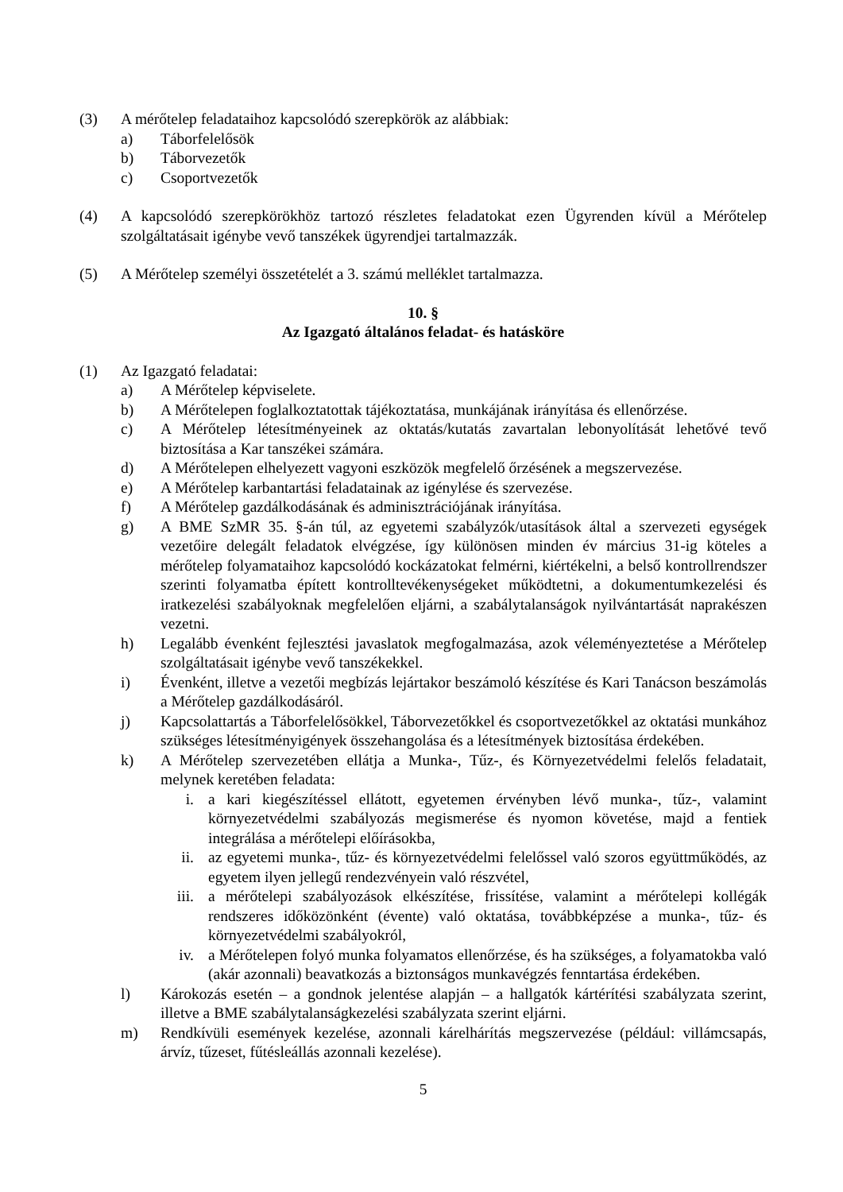(3) A mérőtelep feladataihoz kapcsolódó szerepkörök az alábbiak:
a) Táborfelelősök
b) Táborvezetők
c) Csoportvezetők
(4) A kapcsolódó szerepkörökhöz tartozó részletes feladatokat ezen Ügyrenden kívül a Mérőtelep szolgáltatásait igénybe vevő tanszékek ügyrendjei tartalmazzák.
(5) A Mérőtelep személyi összetételét a 3. számú melléklet tartalmazza.
10. §
Az Igazgató általános feladat- és hatásköre
(1) Az Igazgató feladatai:
a) A Mérőtelep képviselete.
b) A Mérőtelepen foglalkoztatottak tájékoztatása, munkájának irányítása és ellenőrzése.
c) A Mérőtelep létesítményeinek az oktatás/kutatás zavartalan lebonyolítását lehetővé tevő biztosítása a Kar tanszékei számára.
d) A Mérőtelepen elhelyezett vagyoni eszközök megfelelő őrzésének a megszervezése.
e) A Mérőtelep karbantartási feladatainak az igénylése és szervezése.
f) A Mérőtelep gazdálkodásának és adminisztrációjának irányítása.
g) A BME SzMR 35. §-án túl, az egyetemi szabályzók/utasítások által a szervezeti egységek vezetőire delegált feladatok elvégzése, így különösen minden év március 31-ig köteles a mérőtelep folyamataihoz kapcsolódó kockázatokat felmérni, kiértékelni, a belső kontrollrendszer szerinti folyamatba épített kontrolltevékenységeket működtetni, a dokumentumkezelési és iratkezelési szabályoknak megfelelően eljárni, a szabálytalanságok nyilvántartását naprakészen vezetni.
h) Legalább évenként fejlesztési javaslatok megfogalmazása, azok véleményeztetése a Mérőtelep szolgáltatásait igénybe vevő tanszékekkel.
i) Évenként, illetve a vezetői megbízás lejártakor beszámoló készítése és Kari Tanácson beszámolás a Mérőtelep gazdálkodásáról.
j) Kapcsolattartás a Táborfelelősökkel, Táborvezetőkkel és csoportvezetőkkel az oktatási munkához szükséges létesítményigények összehangolása és a létesítmények biztosítása érdekében.
k) A Mérőtelep szervezetében ellátja a Munka-, Tűz-, és Környezetvédelmi felelős feladatait, melynek keretében feladata:
i. a kari kiegészítéssel ellátott, egyetemen érvényben lévő munka-, tűz-, valamint környezetvédelmi szabályozás megismerése és nyomon követése, majd a fentiek integrálása a mérőtelepi előírásokba,
ii. az egyetemi munka-, tűz- és környezetvédelmi felelőssel való szoros együttműködés, az egyetem ilyen jellegű rendezvényein való részvétel,
iii. a mérőtelepi szabályozások elkészítése, frissítése, valamint a mérőtelepi kollégák rendszeres időközönként (évente) való oktatása, továbbképzése a munka-, tűz- és környezetvédelmi szabályokról,
iv. a Mérőtelepen folyó munka folyamatos ellenőrzése, és ha szükséges, a folyamatokba való (akár azonnali) beavatkozás a biztonságos munkavégzés fenntartása érdekében.
l) Károkozás esetén – a gondnok jelentése alapján – a hallgatók kártérítési szabályzata szerint, illetve a BME szabálytalanságkezelési szabályzata szerint eljárni.
m) Rendkívüli események kezelése, azonnali kárelhárítás megszervezése (például: villámcsapás, árvíz, tűzeset, fűtésleállás azonnali kezelése).
5